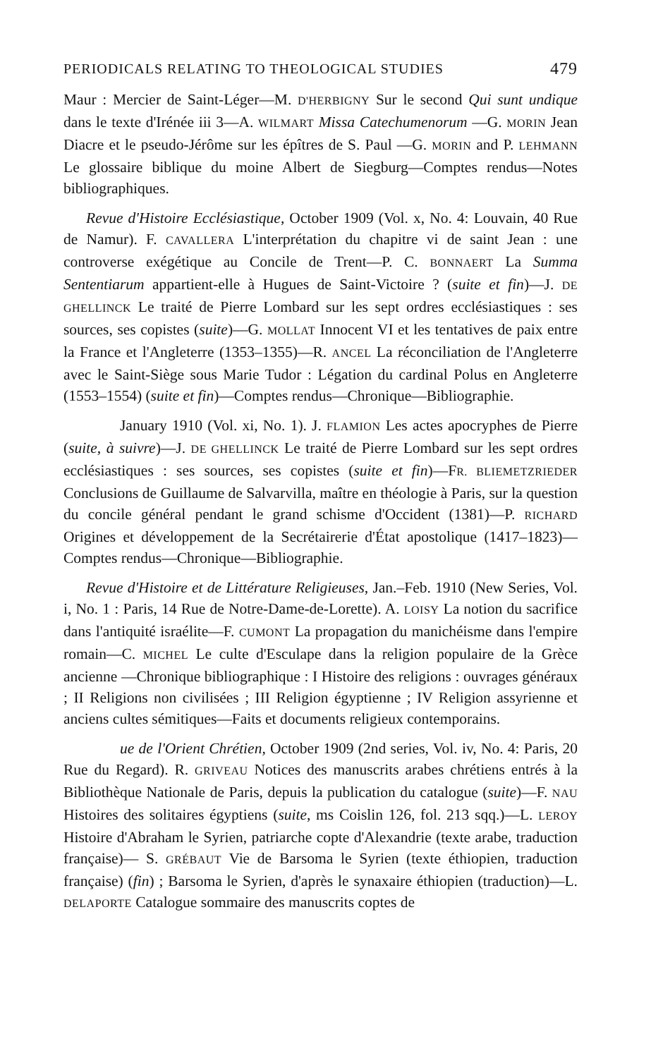PERIODICALS RELATING TO THEOLOGICAL STUDIES 479
Maur : Mercier de Saint-Léger—M. D'HERBIGNY Sur le second Qui sunt undique dans le texte d'Irénée iii 3—A. WILMART Missa Catechumenorum —G. MORIN Jean Diacre et le pseudo-Jérôme sur les épîtres de S. Paul —G. MORIN and P. LEHMANN Le glossaire biblique du moine Albert de Siegburg—Comptes rendus—Notes bibliographiques.
Revue d'Histoire Ecclésiastique, October 1909 (Vol. x, No. 4: Louvain, 40 Rue de Namur). F. CAVALLERA L'interprétation du chapitre vi de saint Jean : une controverse exégétique au Concile de Trent—P. C. BONNAERT La Summa Sententiarum appartient-elle à Hugues de Saint-Victoire ? (suite et fin)—J. DE GHELLINCK Le traité de Pierre Lombard sur les sept ordres ecclésiastiques : ses sources, ses copistes (suite)—G. MOLLAT Innocent VI et les tentatives de paix entre la France et l'Angleterre (1353–1355)—R. ANCEL La réconciliation de l'Angleterre avec le Saint-Siège sous Marie Tudor : Légation du cardinal Polus en Angleterre (1553–1554) (suite et fin)—Comptes rendus—Chronique—Bibliographie.
January 1910 (Vol. xi, No. 1). J. FLAMION Les actes apocryphes de Pierre (suite, à suivre)—J. DE GHELLINCK Le traité de Pierre Lombard sur les sept ordres ecclésiastiques : ses sources, ses copistes (suite et fin)—FR. BLIEMETZRIEDER Conclusions de Guillaume de Salvarvilla, maître en théologie à Paris, sur la question du concile général pendant le grand schisme d'Occident (1381)—P. RICHARD Origines et développement de la Secrétairerie d'État apostolique (1417–1823)—Comptes rendus—Chronique—Bibliographie.
Revue d'Histoire et de Littérature Religieuses, Jan.–Feb. 1910 (New Series, Vol. i, No. 1 : Paris, 14 Rue de Notre-Dame-de-Lorette). A. LOISY La notion du sacrifice dans l'antiquité israélite—F. CUMONT La propagation du manichéisme dans l'empire romain—C. MICHEL Le culte d'Esculape dans la religion populaire de la Grèce ancienne —Chronique bibliographique : I Histoire des religions : ouvrages généraux ; II Religions non civilisées ; III Religion égyptienne ; IV Religion assyrienne et anciens cultes sémitiques—Faits et documents religieux contemporains.
ue de l'Orient Chrétien, October 1909 (2nd series, Vol. iv, No. 4: Paris, 20 Rue du Regard). R. GRIVEAU Notices des manuscrits arabes chrétiens entrés à la Bibliothèque Nationale de Paris, depuis la publication du catalogue (suite)—F. NAU Histoires des solitaires égyptiens (suite, ms Coislin 126, fol. 213 sqq.)—L. LEROY Histoire d'Abraham le Syrien, patriarche copte d'Alexandrie (texte arabe, traduction française)— S. GRÉBAUT Vie de Barsoma le Syrien (texte éthiopien, traduction française) (fin) ; Barsoma le Syrien, d'après le synaxaire éthiopien (traduction)—L. DELAPORTE Catalogue sommaire des manuscrits coptes de